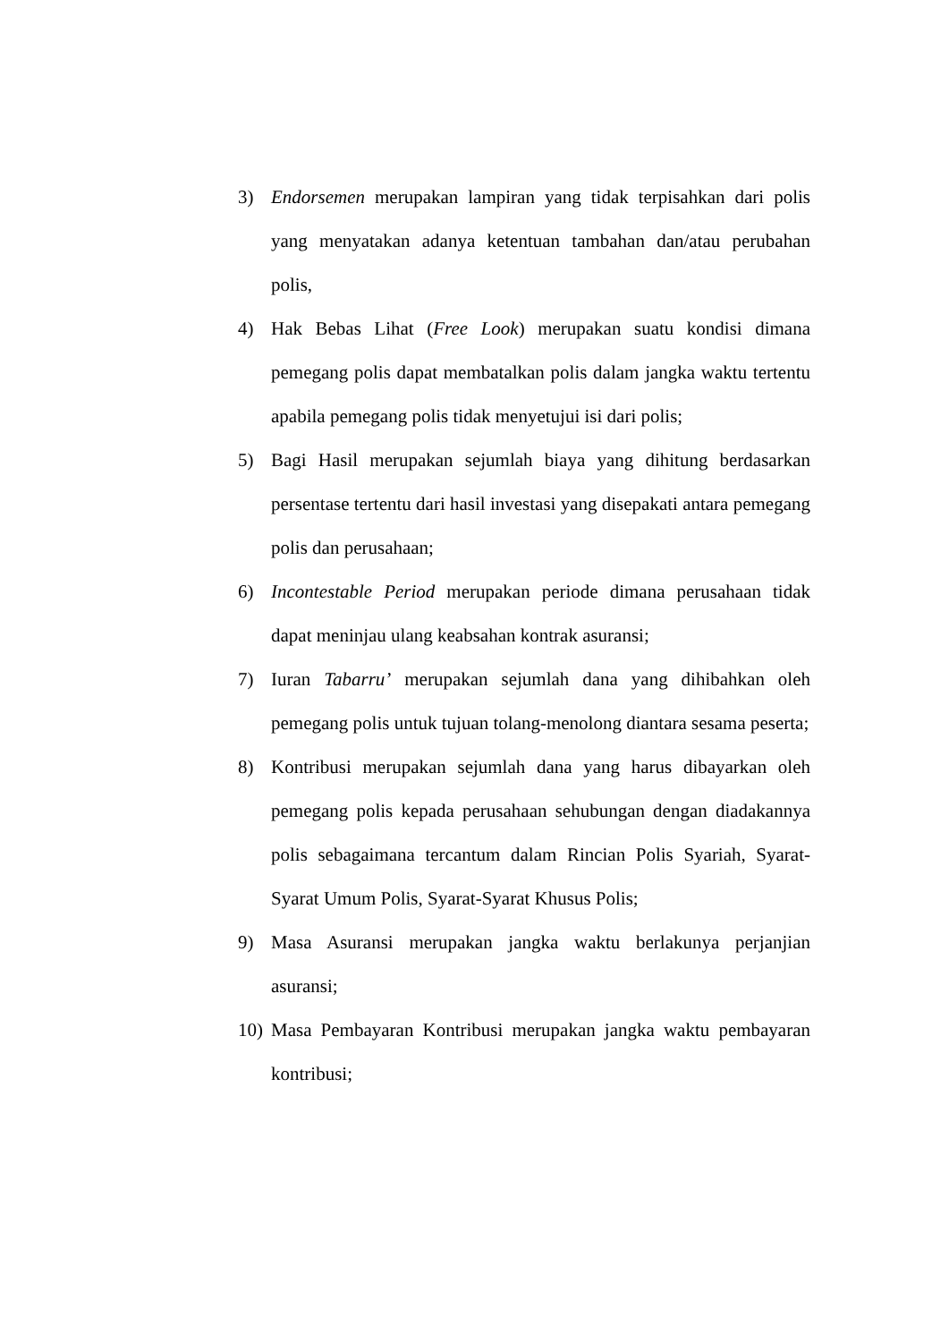3) Endorsemen merupakan lampiran yang tidak terpisahkan dari polis yang menyatakan adanya ketentuan tambahan dan/atau perubahan polis,
4) Hak Bebas Lihat (Free Look) merupakan suatu kondisi dimana pemegang polis dapat membatalkan polis dalam jangka waktu tertentu apabila pemegang polis tidak menyetujui isi dari polis;
5) Bagi Hasil merupakan sejumlah biaya yang dihitung berdasarkan persentase tertentu dari hasil investasi yang disepakati antara pemegang polis dan perusahaan;
6) Incontestable Period merupakan periode dimana perusahaan tidak dapat meninjau ulang keabsahan kontrak asuransi;
7) Iuran Tabarru’ merupakan sejumlah dana yang dihibahkan oleh pemegang polis untuk tujuan tolang-menolong diantara sesama peserta;
8) Kontribusi merupakan sejumlah dana yang harus dibayarkan oleh pemegang polis kepada perusahaan sehubungan dengan diadakannya polis sebagaimana tercantum dalam Rincian Polis Syariah, Syarat-Syarat Umum Polis, Syarat-Syarat Khusus Polis;
9) Masa Asuransi merupakan jangka waktu berlakunya perjanjian asuransi;
10) Masa Pembayaran Kontribusi merupakan jangka waktu pembayaran kontribusi;